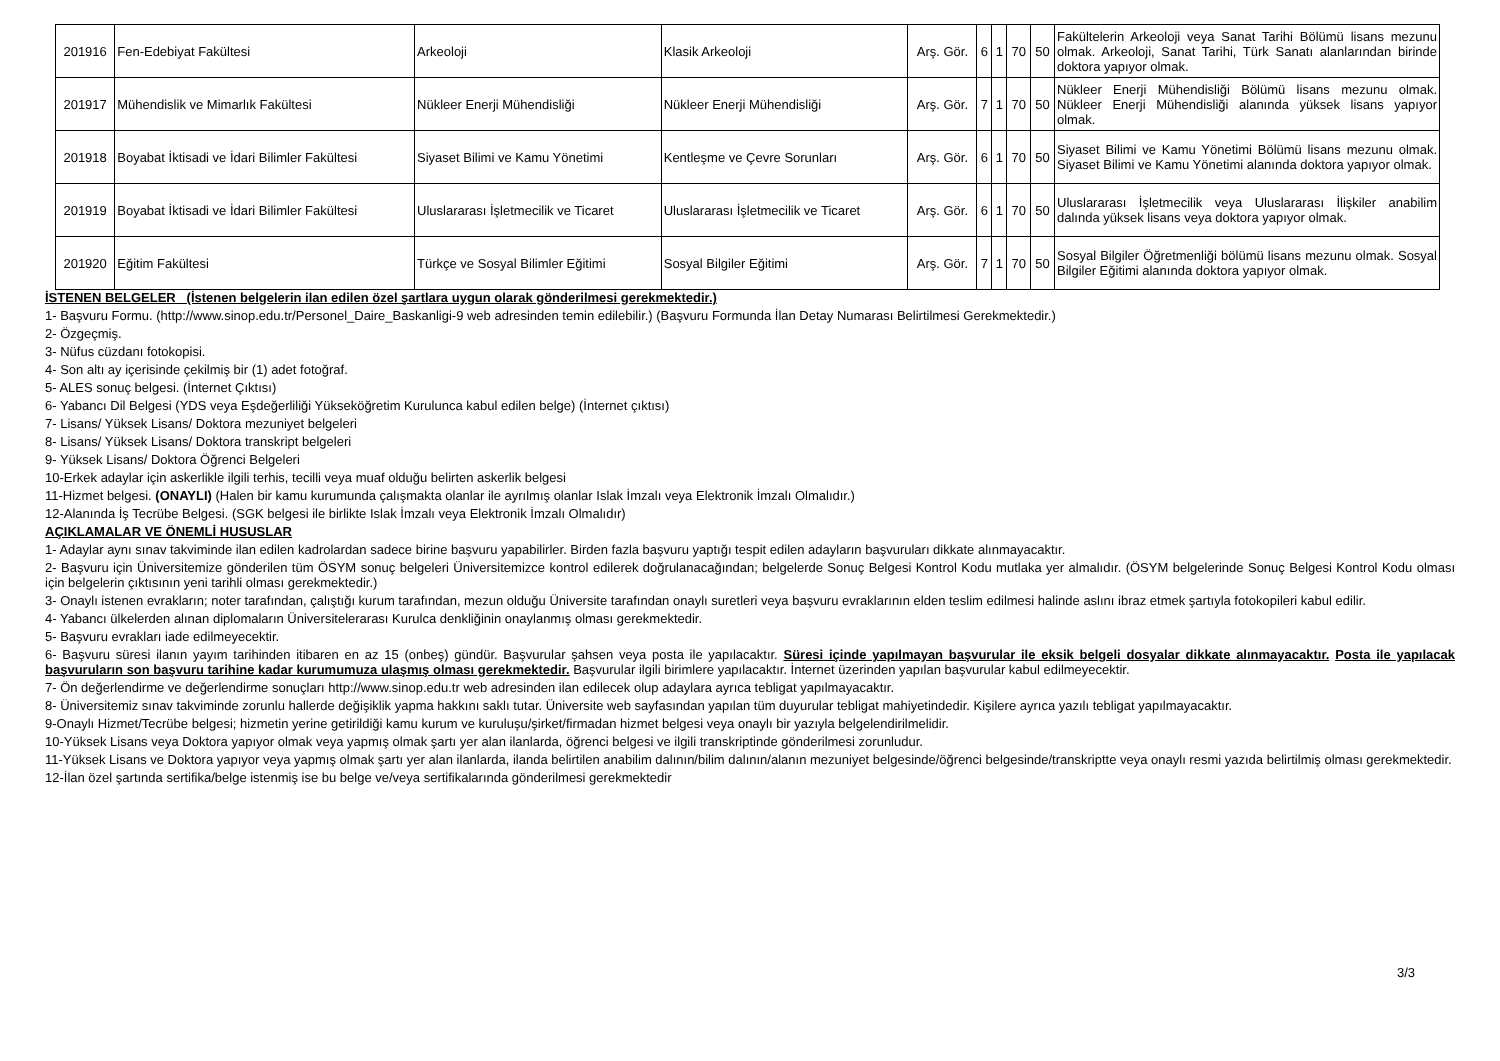| 201916 | Fen-Edebiyat Fakültesi | Arkeoloji | Klasik Arkeoloji | Arş. Gör. | 6 | 1 | 70 | 50 | Fakültelerin Arkeoloji veya Sanat Tarihi Bölümü lisans mezunu olmak. Arkeoloji, Sanat Tarihi, Türk Sanatı alanlarından birinde doktora yapıyor olmak. |
| 201917 | Mühendislik ve Mimarlık Fakültesi | Nükleer Enerji Mühendisliği | Nükleer Enerji Mühendisliği | Arş. Gör. | 7 | 1 | 70 | 50 | Nükleer Enerji Mühendisliği Bölümü lisans mezunu olmak. Nükleer Enerji Mühendisliği alanında yüksek lisans yapıyor olmak. |
| 201918 | Boyabat İktisadi ve İdari Bilimler Fakültesi | Siyaset Bilimi ve Kamu Yönetimi | Kentleşme ve Çevre Sorunları | Arş. Gör. | 6 | 1 | 70 | 50 | Siyaset Bilimi ve Kamu Yönetimi Bölümü lisans mezunu olmak. Siyaset Bilimi ve Kamu Yönetimi alanında doktora yapıyor olmak. |
| 201919 | Boyabat İktisadi ve İdari Bilimler Fakültesi | Uluslararası İşletmecilik ve Ticaret | Uluslararası İşletmecilik ve Ticaret | Arş. Gör. | 6 | 1 | 70 | 50 | Uluslararası İşletmecilik veya Uluslararası İlişkiler anabilim dalında yüksek lisans veya doktora yapıyor olmak. |
| 201920 | Eğitim Fakültesi | Türkçe ve Sosyal Bilimler Eğitimi | Sosyal Bilgiler Eğitimi | Arş. Gör. | 7 | 1 | 70 | 50 | Sosyal Bilgiler Öğretmenliği bölümü lisans mezunu olmak. Sosyal Bilgiler Eğitimi alanında doktora yapıyor olmak. |
İSTENEN BELGELER (İstenen belgelerin ilan edilen özel şartlara uygun olarak gönderilmesi gerekmektedir.)
1- Başvuru Formu. (http://www.sinop.edu.tr/Personel_Daire_Baskanligi-9 web adresinden temin edilebilir.) (Başvuru Formunda İlan Detay Numarası Belirtilmesi Gerekmektedir.)
2- Özgeçmiş.
3- Nüfus cüzdanı fotokopisi.
4- Son altı ay içerisinde çekilmiş bir (1) adet fotoğraf.
5- ALES sonuç belgesi. (İnternet Çıktısı)
6- Yabancı Dil Belgesi (YDS veya Eşdeğerliliği Yükseköğretim Kurulunca kabul edilen belge) (İnternet çıktısı)
7- Lisans/ Yüksek Lisans/ Doktora mezuniyet belgeleri
8- Lisans/ Yüksek Lisans/ Doktora transkript belgeleri
9- Yüksek Lisans/ Doktora Öğrenci Belgeleri
10-Erkek adaylar için askerlikle ilgili terhis, tecilli veya muaf olduğu belirten askerlik belgesi
11-Hizmet belgesi. (ONAYLI) (Halen bir kamu kurumunda çalışmakta olanlar ile ayrılmış olanlar Islak İmzalı veya Elektronik İmzalı Olmalıdır.)
12-Alanında İş Tecrübe Belgesi. (SGK belgesi ile birlikte Islak İmzalı veya Elektronik İmzalı Olmalıdır)
AÇIKLAMALAR VE ÖNEMLİ HUSUSLAR
1- Adaylar aynı sınav takviminde ilan edilen kadrolardan sadece birine başvuru yapabilirler. Birden fazla başvuru yaptığı tespit edilen adayların başvuruları dikkate alınmayacaktır.
2- Başvuru için Üniversitemize gönderilen tüm ÖSYM sonuç belgeleri Üniversitemizce kontrol edilerek doğrulanacağından; belgelerde Sonuç Belgesi Kontrol Kodu mutlaka yer almalıdır. (ÖSYM belgelerinde Sonuç Belgesi Kontrol Kodu olması için belgelerin çıktısının yeni tarihli olması gerekmektedir.)
3- Onaylı istenen evrakların; noter tarafından, çalıştığı kurum tarafından, mezun olduğu Üniversite tarafından onaylı suretleri veya başvuru evraklarının elden teslim edilmesi halinde aslını ibraz etmek şartıyla fotokopileri kabul edilir.
4- Yabancı ülkelerden alınan diplomaların Üniversitelerarası Kurulca denkliğinin onaylanmış olması gerekmektedir.
5- Başvuru evrakları iade edilmeyecektir.
6- Başvuru süresi ilanın yayım tarihinden itibaren en az 15 (onbeş) gündür. Başvurular şahsen veya posta ile yapılacaktır. Süresi içinde yapılmayan başvurular ile eksik belgeli dosyalar dikkate alınmayacaktır. Posta ile yapılacak başvuruların son başvuru tarihine kadar kurumumuza ulaşmış olması gerekmektedir. Başvurular ilgili birimlere yapılacaktır. İnternet üzerinden yapılan başvurular kabul edilmeyecektir.
7- Ön değerlendirme ve değerlendirme sonuçları http://www.sinop.edu.tr web adresinden ilan edilecek olup adaylara ayrıca tebligat yapılmayacaktır.
8- Üniversitemiz sınav takviminde zorunlu hallerde değişiklik yapma hakkını saklı tutar. Üniversite web sayfasından yapılan tüm duyurular tebligat mahiyetindedir. Kişilere ayrıca yazılı tebligat yapılmayacaktır.
9-Onaylı Hizmet/Tecrübe belgesi; hizmetin yerine getirildiği kamu kurum ve kuruluşu/şirket/firmadan hizmet belgesi veya onaylı bir yazıyla belgelendirilmelidir.
10-Yüksek Lisans veya Doktora yapıyor olmak veya yapmış olmak şartı yer alan ilanlarda, öğrenci belgesi ve ilgili transkriptinde gönderilmesi zorunludur.
11-Yüksek Lisans ve Doktora yapıyor veya yapmış olmak şartı yer alan ilanlarda, ilanda belirtilen anabilim dalının/bilim dalının/alanın mezuniyet belgesinde/öğrenci belgesinde/transkriptte veya onaylı resmi yazıda belirtilmiş olması gerekmektedir.
12-İlan özel şartında sertifika/belge istenmiş ise bu belge ve/veya sertifikalarında gönderilmesi gerekmektedir
3/3